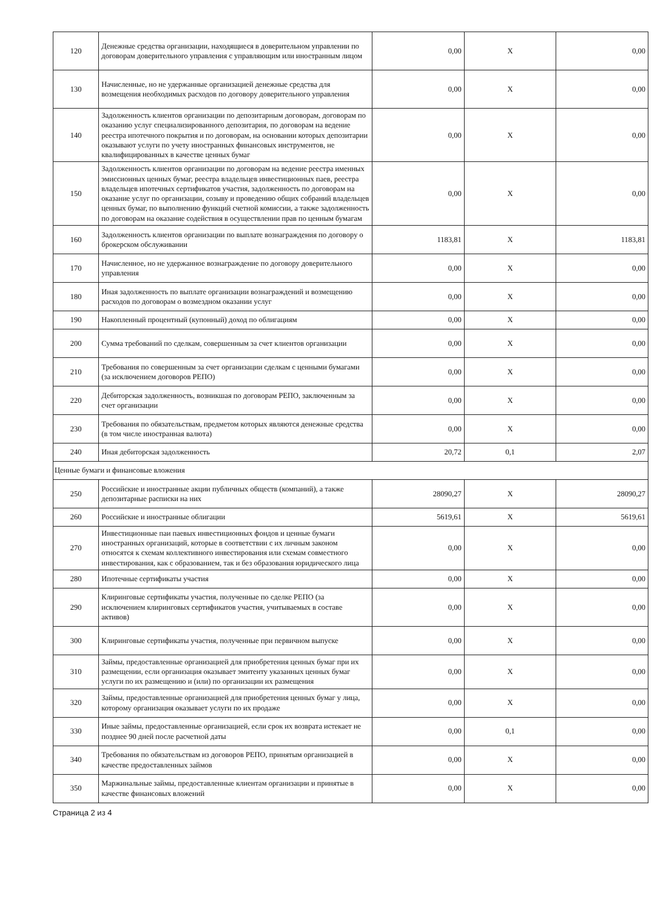| 120 | Денежные средства организации, находящиеся в доверительном управлении по договорам доверительного управления с управляющим или иностранным лицом | 0,00 | X | 0,00 |
| 130 | Начисленные, но не удержанные организацией денежные средства для возмещения необходимых расходов по договору доверительного управления | 0,00 | X | 0,00 |
| 140 | Задолженность клиентов организации по депозитарным договорам, договорам по оказанию услуг специализированного депозитария, по договорам на ведение реестра ипотечного покрытия и по договорам, на основании которых депозитарии оказывают услуги по учету иностранных финансовых инструментов, не квалифицированных в качестве ценных бумаг | 0,00 | X | 0,00 |
| 150 | Задолженность клиентов организации по договорам на ведение реестра именных эмиссионных ценных бумаг, реестра владельцев инвестиционных паев, реестра владельцев ипотечных сертификатов участия, задолженность по договорам на оказание услуг по организации, созыву и проведению общих собраний владельцев ценных бумаг, по выполнению функций счетной комиссии, а также задолженность по договорам на оказание содействия в осуществлении прав по ценным бумагам | 0,00 | X | 0,00 |
| 160 | Задолженность клиентов организации по выплате вознаграждения по договору о брокерском обслуживании | 1183,81 | X | 1183,81 |
| 170 | Начисленное, но не удержанное вознаграждение по договору доверительного управления | 0,00 | X | 0,00 |
| 180 | Иная задолженность по выплате организации вознаграждений и возмещению расходов по договорам о возмездном оказании услуг | 0,00 | X | 0,00 |
| 190 | Накопленный процентный (купонный) доход по облигациям | 0,00 | X | 0,00 |
| 200 | Сумма требований по сделкам, совершенным за счет клиентов организации | 0,00 | X | 0,00 |
| 210 | Требования по совершенным за счет организации сделкам с ценными бумагами (за исключением договоров РЕПО) | 0,00 | X | 0,00 |
| 220 | Дебиторская задолженность, возникшая по договорам РЕПО, заключенным за счет организации | 0,00 | X | 0,00 |
| 230 | Требования по обязательствам, предметом которых являются денежные средства (в том числе иностранная валюта) | 0,00 | X | 0,00 |
| 240 | Иная дебиторская задолженность | 20,72 | 0,1 | 2,07 |
| Ценные бумаги и финансовые вложения | | | | |
| 250 | Российские и иностранные акции публичных обществ (компаний), а также депозитарные расписки на них | 28090,27 | X | 28090,27 |
| 260 | Российские и иностранные облигации | 5619,61 | X | 5619,61 |
| 270 | Инвестиционные паи паевых инвестиционных фондов и ценные бумаги иностранных организаций, которые в соответствии с их личным законом относятся к схемам коллективного инвестирования или схемам совместного инвестирования, как с образованием, так и без образования юридического лица | 0,00 | X | 0,00 |
| 280 | Ипотечные сертификаты участия | 0,00 | X | 0,00 |
| 290 | Клиринговые сертификаты участия, полученные по сделке РЕПО (за исключением клиринговых сертификатов участия, учитываемых в составе активов) | 0,00 | X | 0,00 |
| 300 | Клиринговые сертификаты участия, полученные при первичном выпуске | 0,00 | X | 0,00 |
| 310 | Займы, предоставленные организацией для приобретения ценных бумаг при их размещении, если организация оказывает эмитенту указанных ценных бумаг услуги по их размещению и (или) по организации их размещения | 0,00 | X | 0,00 |
| 320 | Займы, предоставленные организацией для приобретения ценных бумаг у лица, которому организация оказывает услуги по их продаже | 0,00 | X | 0,00 |
| 330 | Иные займы, предоставленные организацией, если срок их возврата истекает не позднее 90 дней после расчетной даты | 0,00 | 0,1 | 0,00 |
| 340 | Требования по обязательствам из договоров РЕПО, принятым организацией в качестве предоставленных займов | 0,00 | X | 0,00 |
| 350 | Маржинальные займы, предоставленные клиентам организации и принятые в качестве финансовых вложений | 0,00 | X | 0,00 |
Страница 2 из 4